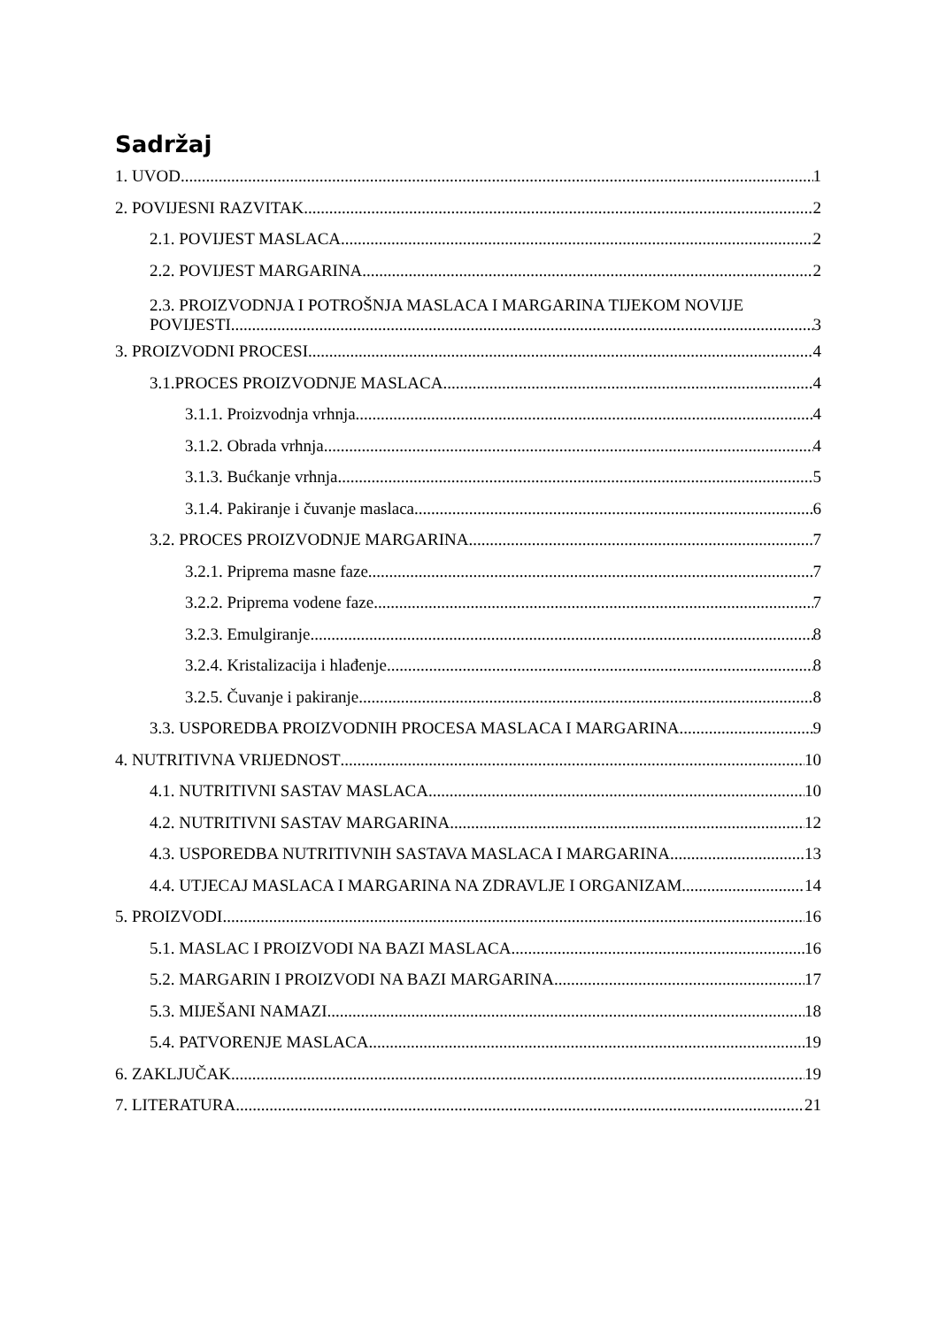Sadržaj
1. UVOD 1
2. POVIJESNI RAZVITAK 2
2.1. POVIJEST MASLACA 2
2.2. POVIJEST MARGARINA 2
2.3. PROIZVODNJA I POTROŠNJA MASLACA I MARGARINA TIJEKOM NOVIJE
POVIJESTI 3
3. PROIZVODNI PROCESI 4
3.1.PROCES PROIZVODNJE MASLACA 4
3.1.1. Proizvodnja vrhnja 4
3.1.2. Obrada vrhnja 4
3.1.3. Bućkanje vrhnja 5
3.1.4. Pakiranje i čuvanje maslaca 6
3.2. PROCES PROIZVODNJE MARGARINA 7
3.2.1. Priprema masne faze 7
3.2.2. Priprema vodene faze 7
3.2.3. Emulgiranje 8
3.2.4. Kristalizacija i hlađenje 8
3.2.5. Čuvanje i pakiranje 8
3.3. USPOREDBA PROIZVODNIH PROCESA MASLACA I MARGARINA 9
4. NUTRITIVNA VRIJEDNOST 10
4.1. NUTRITIVNI SASTAV MASLACA 10
4.2. NUTRITIVNI SASTAV MARGARINA 12
4.3. USPOREDBA NUTRITIVNIH SASTAVA MASLACA I MARGARINA 13
4.4. UTJECAJ MASLACA I MARGARINA NA ZDRAVLJE I ORGANIZAM 14
5. PROIZVODI 16
5.1. MASLAC I PROIZVODI NA BAZI MASLACA 16
5.2. MARGARIN I PROIZVODI NA BAZI MARGARINA 17
5.3. MIJEŠANI NAMAZI 18
5.4. PATVORENJE MASLACA 19
6. ZAKLJUČAK 19
7. LITERATURA 21